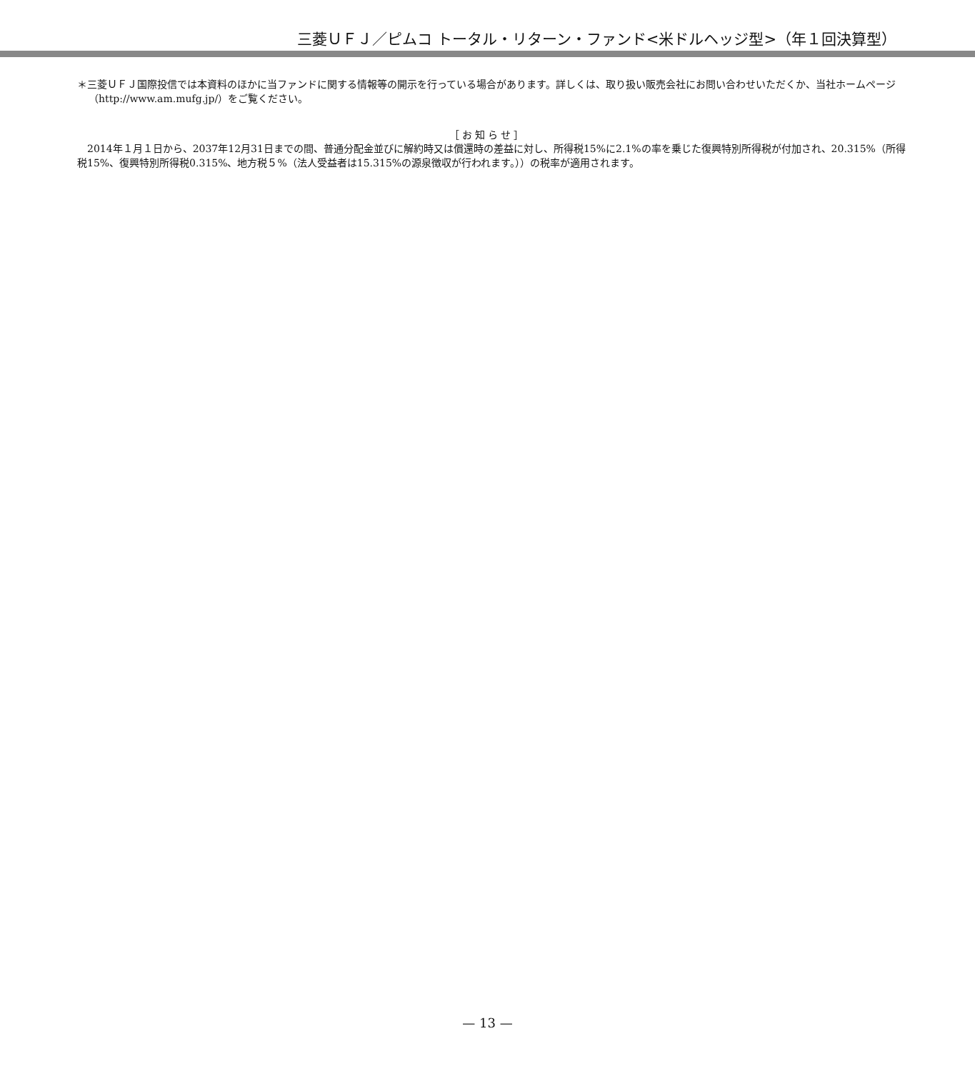三菱ＵＦＪ／ピムコ トータル・リターン・ファンド<米ドルヘッジ型>（年１回決算型）
＊三菱ＵＦＪ国際投信では本資料のほかに当ファンドに関する情報等の開示を行っている場合があります。詳しくは、取り扱い販売会社にお問い合わせいただくか、当社ホームページ（http://www.am.mufg.jp/）をご覧ください。
［お知らせ］
2014年１月１日から、2037年12月31日までの間、普通分配金並びに解約時又は償還時の差益に対し、所得税15%に2.1%の率を乗じた復興特別所得税が付加され、20.315%（所得税15%、復興特別所得税0.315%、地方税５%（法人受益者は15.315%の源泉徴収が行われます。））の税率が適用されます。
— 13 —